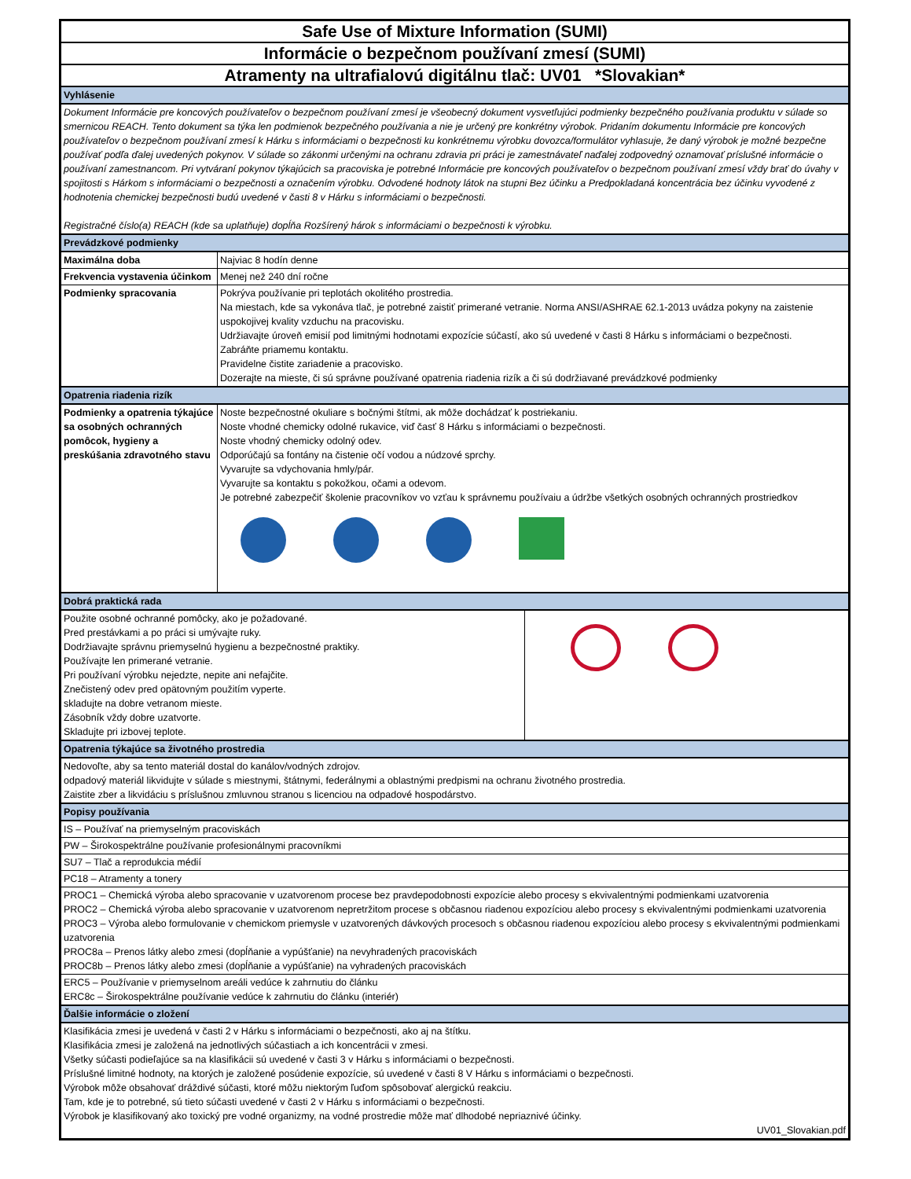| Safe Use of Mixture Information (SUMI) | | |
| Informácie o bezpečnom používaní zmesí (SUMI) | | |
| Atramenty na ultrafialovú digitálnu tlač: UV01 *Slovakian* | | |
| Vyhlásenie | | |
| Dokument Informácie pre koncových používateľov o bezpečnom používaní zmesí je všeobecný dokument vysvetľujúci podmienky bezpečného používania produktu v súlade so smernicou REACH. Tento dokument sa týka len podmienok bezpečného používania a nie je určený pre konkrétny výrobok. Pridaním dokumentu Informácie pre koncových používateľov o bezpečnom používaní zmesí k Hárku s informáciami o bezpečnosti ku konkrétnemu výrobku dovozca/formulátor vyhlasuje, že daný výrobok je možné bezpečne používať podľa ďalej uvedených pokynov. V súlade so zákonmi určenými na ochranu zdravia pri práci je zamestnávateľ naďalej zodpovedný oznamovať príslušné informácie o používaní zamestnancom. Pri vytváraní pokynov týkajúcich sa pracoviska je potrebné Informácie pre koncových používateľov o bezpečnom používaní zmesí vždy brať do úvahy v spojitosti s Hárkom s informáciami o bezpečnosti a označením výrobku. Odvodené hodnoty látok na stupni Bez účinku a Predpokladaná koncentrácia bez účinku vyvodené z hodnotenia chemickej bezpečnosti budú uvedené v časti 8 v Hárku s informáciami o bezpečnosti. Registračné číslo(a) REACH (kde sa uplatňuje) dopĺňa Rozšírený hárok s informáciami o bezpečnosti k výrobku. | | |
| Prevádzkové podmienky | | |
| Maximálna doba | Najviac 8 hodín denne | |
| Frekvencia vystavenia účinkom | Menej než 240 dní ročne | |
| Podmienky spracovania | Pokrýva používanie pri teplotách okolitého prostredia. Na miestach, kde sa vykonáva tlač, je potrebné zaistiť primerané vetranie. Norma ANSI/ASHRAE 62.1-2013 uvádza pokyny na zaistenie uspokojivej kvality vzduchu na pracovisku. Udržiavajte úroveň emisií pod limitnými hodnotami expozície súčastí, ako sú uvedené v časti 8 Hárku s informáciami o bezpečnosti. Zabráňte priamemu kontaktu. Pravidelne čistite zariadenie a pracovisko. Dozerajte na mieste, či sú správne používané opatrenia riadenia rizík a či sú dodržiavané prevádzkové podmienky | |
| Opatrenia riadenia rizík | | |
| Podmienky a opatrenia týkajúce sa osobných ochranných pomôcok, hygieny a preskúšania zdravotného stavu | Noste bezpečnostné okuliare s bočnými štítmi, ak môže dochádzať k postriekaniu. Noste vhodné chemicky odolné rukavice, viď časť 8 Hárku s informáciami o bezpečnosti. Noste vhodný chemicky odolný odev. Odporúčajú sa fontány na čistenie očí vodou a núdzové sprchy. Vyvarujte sa vdychovania hmly/pár. Vyvarujte sa kontaktu s pokožkou, očami a odevom. Je potrebné zabezpečiť školenie pracovníkov vo vzťau k správnemu používaiu a údržbe všetkých osobných ochranných prostriedkov | |
| Dobrá praktická rada | | |
| Použite osobné ochranné pomôcky, ako je požadované. Pred prestávkami a po práci si umývajte ruky. Dodržiavajte správnu priemyselnú hygienu a bezpečnostné praktiky. Používajte len primerané vetranie. Pri používaní výrobku nejedzte, nepite ani nefajčite. Znečistený odev pred opätovným použitím vyperte. skladujte na dobre vetranom mieste. Zásobník vždy dobre uzatvorte. Skladujte pri izbovej teplote. | | |
| Opatrenia týkajúce sa životného prostredia | | |
| Nedovoľte, aby sa tento materiál dostal do kanálov/vodných zdrojov. odpadový materiál likvidujte v súlade s miestnymi, štátnymi, federálnymi a oblastnými predpismi na ochranu životného prostredia. Zaistite zber a likvidáciu s príslušnou zmluvnou stranou s licenciou na odpadové hospodárstvo. | | |
| Popisy používania | | |
| IS – Používať na priemyselným pracoviskách | | |
| PW – Širokospektrálne používanie profesionálnymi pracovníkmi | | |
| SU7 – Tlač a reprodukcia médií | | |
| PC18 – Atramenty a tonery | | |
| PROC1 – Chemická výroba alebo spracovanie v uzatvorenom procese bez pravdepodobnosti expozície alebo procesy s ekvivalentnými podmienkami uzatvorenia PROC2 – Chemická výroba alebo spracovanie v uzatvorenom nepretržitom procese s občasnou riadenou expozíciou alebo procesy s ekvivalentnými podmienkami uzatvorenia PROC3 – Výroba alebo formulovanie v chemickom priemysle v uzatvorených dávkových procesoch s občasnou riadenou expozíciou alebo procesy s ekvivalentnými podmienkami uzatvorenia PROC8a – Prenos látky alebo zmesi (dopĺňanie a vypúšťanie) na nevyhradených pracoviskách PROC8b – Prenos látky alebo zmesi (dopĺňanie a vypúšťanie) na vyhradených pracoviskách | | |
| ERC5 – Používanie v priemyselnom areáli vedúce k zahrnutiu do článku ERC8c – Širokospektrálne používanie vedúce k zahrnutiu do článku (interiér) | | |
| Ďalšie informácie o zložení | | |
| Klasifikácia zmesi je uvedená v časti 2 v Hárku s informáciami o bezpečnosti, ako aj na štítku. Klasifikácia zmesi je založená na jednotlivých súčastiach a ich koncentrácii v zmesi. Všetky súčasti podieľajúce sa na klasifikácii sú uvedené v časti 3 v Hárku s informáciami o bezpečnosti. Príslušné limitné hodnoty, na ktorých je založené posúdenie expozície, sú uvedené v časti 8 V Hárku s informáciami o bezpečnosti. Výrobok môže obsahovať dráždivé súčasti, ktoré môžu niektorým ľuďom spôsobovať alergickú reakciu. Tam, kde je to potrebné, sú tieto súčasti uvedené v časti 2 v Hárku s informáciami o bezpečnosti. Výrobok je klasifikovaný ako toxický pre vodné organizmy, na vodné prostredie môže mať dlhodobé nepriaznivé účinky. UV01_Slovakian.pdf | | |